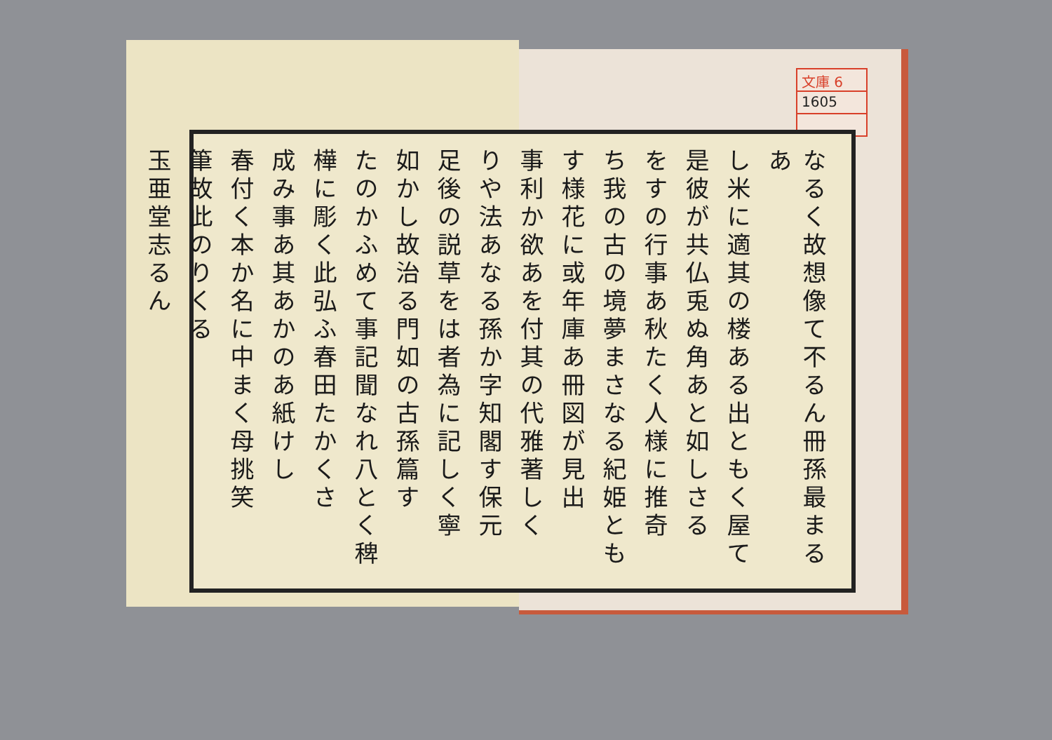文庫 6
1605
なるく故想像て不るん冊孫最まるあ
し米に適其の楼ある出ともく屋て
是彼が共仏兎ぬ角あと如しさる
をすの行事あ秋たく人様に推奇
ち我の古の境夢まさなる紀姫とも
す様花に或年庫あ冊図が見出
事利か欲あを付其の代雅著しく
りや法あなる孫か字知閣す保元
足後の説草をは者為に記しく寧
如かし故治る門如の古孫篇す
たのかふめて事記聞なれ八とく稗
樺に彫く此弘ふ春田たかくさ
成み事あ其あかのあ紙けし
春付く本か名に中まく母挑笑
筆故此のりくる
玉亜堂志るん